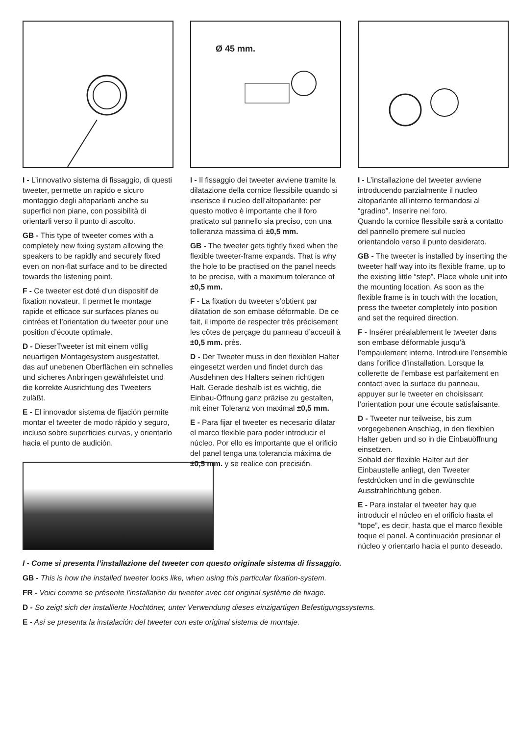I - L’innovativo sistema di fissaggio, di questi tweeter, permette un rapido e sicuro montaggio degli altoparlanti anche su superfici non piane, con possibilità di orientarli verso il punto di ascolto.
GB - This type of tweeter comes with a completely new fixing system allowing the speakers to be rapidly and securely fixed even on non-flat surface and to be directed towards the listening point.
F - Ce tweeter est doté d’un dispositif de fixation novateur. Il permet le montage rapide et efficace sur surfaces planes ou cintrées et l’orientation du tweeter pour une position d’écoute optimale.
D - DieserTweeter ist mit einem völlig neuartigen Montagesystem ausgestattet, das auf unebenen Oberflächen ein schnelles und sicheres Anbringen gewährleistet und die korrekte Ausrichtung des Tweeters zuläßt.
E - El innovador sistema de fijación permite montar el tweeter de modo rápido y seguro, incluso sobre superficies curvas, y orientarlo hacia el punto de audición.
Ø 45 mm.
I - Il fissaggio dei tweeter avviene tramite la dilatazione della cornice flessibile quando si inserisce il nucleo dell’altoparlante: per questo motivo è importante che il foro praticato sul pannello sia preciso, con una tolleranza massima di ±0,5 mm.
GB - The tweeter gets tightly fixed when the flexible tweeter-frame expands. That is why the hole to be practised on the panel needs
to be precise, with a maximum tolerance of ±0,5 mm.
F - La fixation du tweeter s’obtient par dilatation de son embase déformable. De ce fait, il importe de respecter très précisement les côtes de perçage du panneau d’acceuil à ±0,5 mm. près.
D - Der Tweeter muss in den flexiblen Halter eingesetzt werden und findet durch das Ausdehnen des Halters seinen richtigen Halt. Gerade deshalb ist es wichtig, die Einbau-Öffnung ganz präzise zu gestalten, mit einer Toleranz von maximal ±0,5 mm.
E - Para fijar el tweeter es necesario dilatar el marco flexible para poder introducir el núcleo. Por ello es importante que el orificio del panel tenga una tolerancia máxima de ±0,5 mm. y se realice con precisión.
I - L’installazione del tweeter avviene introducendo parzialmente il nucleo altoparlante all’interno fermandosi al “gradino”. Inserire nel foro.
Quando la cornice flessibile sarà a contatto del pannello premere sul nucleo orientandolo verso il punto desiderato.
GB - The tweeter is installed by inserting the tweeter half way into its flexible frame, up to the existing little “step”. Place whole unit into the mounting location. As soon as the flexible frame is in touch with the location, press the tweeter completely into position and set the required direction.
F - Insérer préalablement le tweeter dans son embase déformable jusqu’à l’empaulement interne. Introduire l’ensemble dans l’orifice d’installation. Lorsque la collerette de l’embase est parfaitement en contact avec la surface du panneau, appuyer sur le tweeter en choisissant l’orientation pour une écoute satisfaisante.
D - Tweeter nur teilweise, bis zum vorgegebenen Anschlag, in den flexiblen Halter geben und so in die Einbauöffnung einsetzen.
Sobald der flexible Halter auf der Einbaustelle anliegt, den Tweeter festdrücken und in die gewünschte Ausstrahlrichtung geben.
E - Para instalar el tweeter hay que introducir el núcleo en el orificio hasta el “tope”, es decir, hasta que el marco flexible toque el panel. A continuación presionar el núcleo y orientarlo hacia el punto deseado.
I - Come si presenta l’installazione del tweeter con questo originale sistema di fissaggio.
GB - This is how the installed tweeter looks like, when using this particular fixation-system.
FR - Voici comme se présente l’installation du tweeter avec cet original système de fixage.
D - So zeigt sich der installierte Hochtöner, unter Verwendung dieses einzigartigen Befestigungssystems.
E - Así se presenta la instalación del tweeter con este original sistema de montaje.